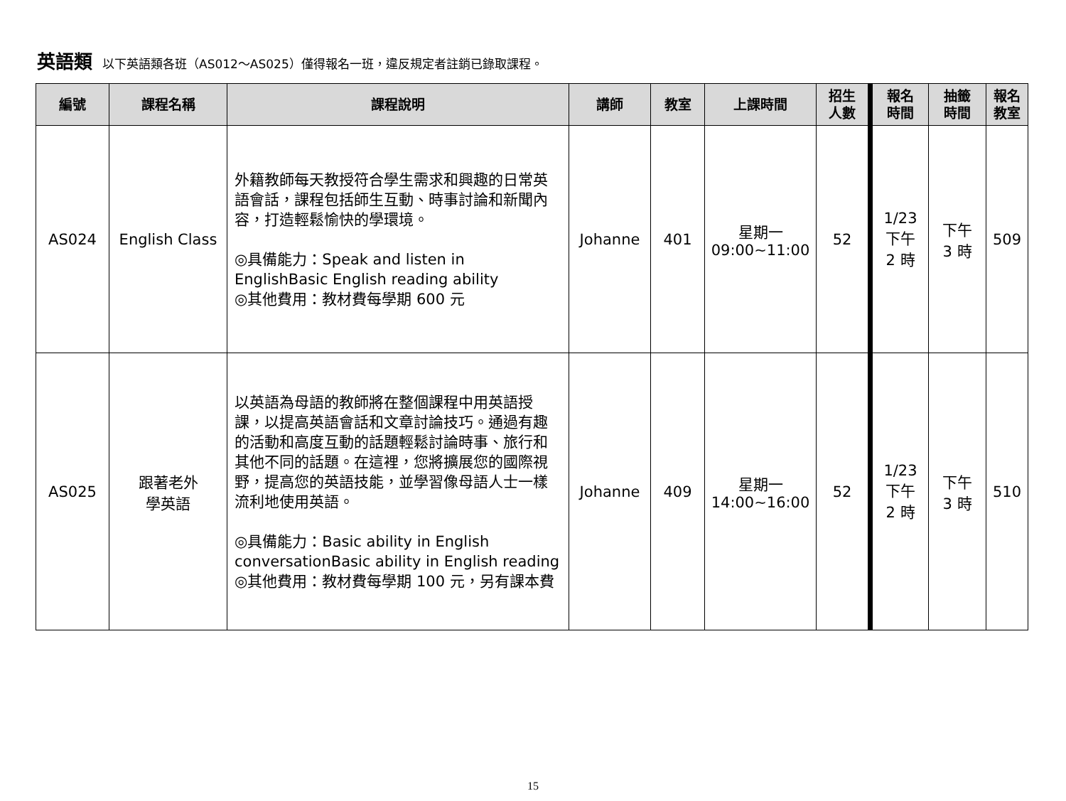英語類 以下英語類各班（AS012～AS025）僅得報名一班，違反規定者註銷已錄取課程。
| 編號 | 課程名稱 | 課程說明 | 講師 | 教室 | 上課時間 | 招生 人數 | 報名 時間 | 抽籤 時間 | 報名 教室 |
| --- | --- | --- | --- | --- | --- | --- | --- | --- | --- |
| AS024 | English Class | 外籍教師每天教授符合學生需求和興趣的日常英語會話，課程包括師生互動、時事討論和新聞內容，打造輕鬆愉快的學環境。 ◎具備能力：Speak and listen in EnglishBasic English reading ability ◎其他費用：教材費每學期 600 元 | Johanne | 401 | 星期一 09:00~11:00 | 52 | 1/23 下午 2 時 | 下午 3 時 | 509 |
| AS025 | 跟著老外 學英語 | 以英語為母語的教師將在整個課程中用英語授課，以提高英語會話和文章討論技巧。通過有趣的活動和高度互動的話題輕鬆討論時事、旅行和其他不同的話題。在這裡，您將擴展您的國際視野，提高您的英語技能，並學習像母語人士一樣流利地使用英語。 ◎具備能力：Basic ability in English conversationBasic ability in English reading ◎其他費用：教材費每學期 100 元，另有課本費 | Johanne | 409 | 星期一 14:00~16:00 | 52 | 1/23 下午 2 時 | 下午 3 時 | 510 |
15